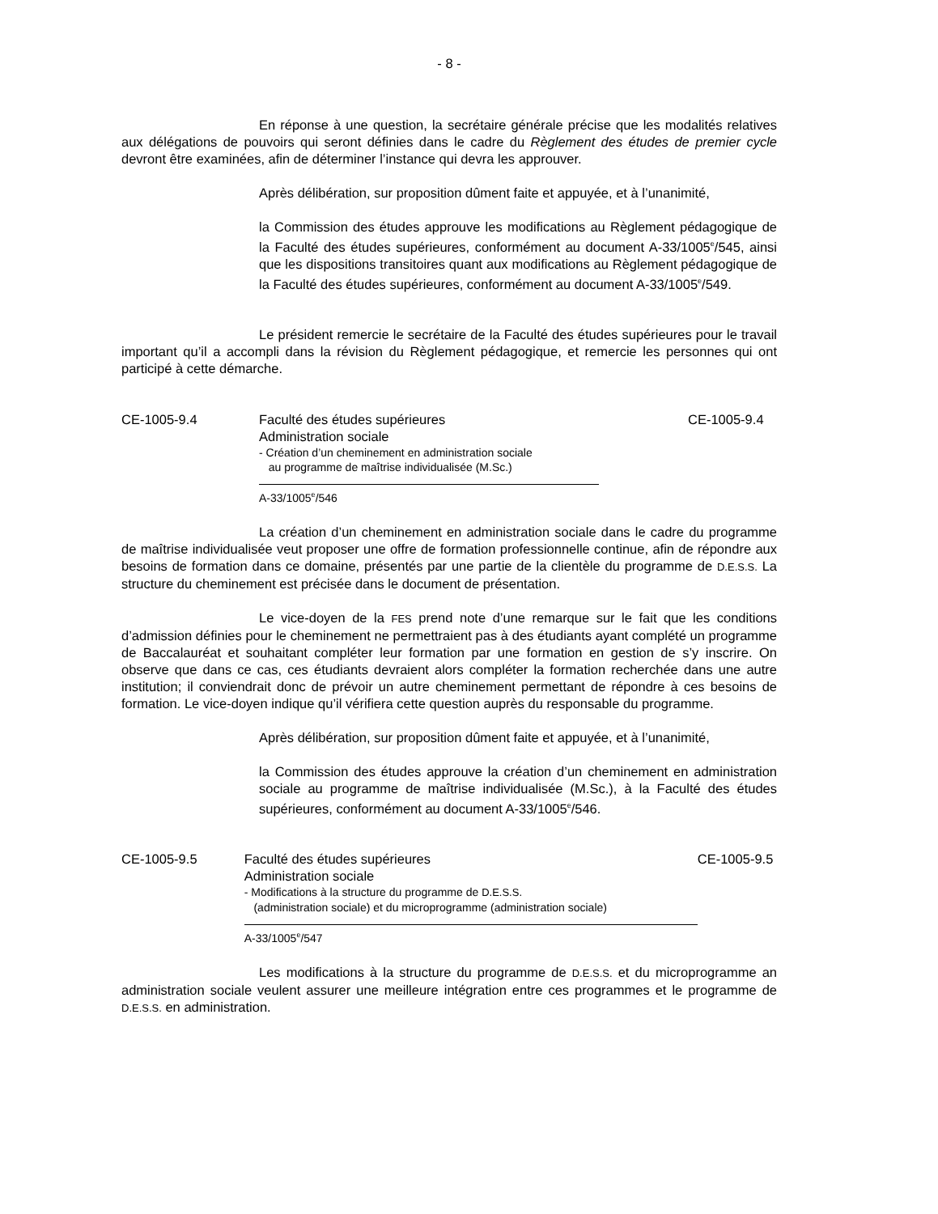- 8 -
En réponse à une question, la secrétaire générale précise que les modalités relatives aux délégations de pouvoirs qui seront définies dans le cadre du Règlement des études de premier cycle devront être examinées, afin de déterminer l’instance qui devra les approuver.
Après délibération, sur proposition dûment faite et appuyée, et à l’unanimité,
la Commission des études approuve les modifications au Règlement pédagogique de la Faculté des études supérieures, conformément au document A-33/1005<sup>e</sup>/545, ainsi que les dispositions transitoires quant aux modifications au Règlement pédagogique de la Faculté des études supérieures, conformément au document A-33/1005<sup>e</sup>/549.
Le président remercie le secrétaire de la Faculté des études supérieures pour le travail important qu’il a accompli dans la révision du Règlement pédagogique, et remercie les personnes qui ont participé à cette démarche.
CE-1005-9.4 Faculté des études supérieures
Administration sociale
- Création d’un cheminement en administration sociale
au programme de maîtrise individualisée (M.Sc.)
A-33/1005<sup>e</sup>/546
CE-1005-9.4
La création d’un cheminement en administration sociale dans le cadre du programme de maîtrise individualisée veut proposer une offre de formation professionnelle continue, afin de répondre aux besoins de formation dans ce domaine, présentés par une partie de la clientèle du programme de D.E.S.S. La structure du cheminement est précisée dans le document de présentation.
Le vice-doyen de la FES prend note d’une remarque sur le fait que les conditions d’admission définies pour le cheminement ne permettraient pas à des étudiants ayant complété un programme de Baccalauréat et souhaitant compléter leur formation par une formation en gestion de s’y inscrire. On observe que dans ce cas, ces étudiants devraient alors compléter la formation recherchée dans une autre institution; il conviendrait donc de prévoir un autre cheminement permettant de répondre à ces besoins de formation. Le vice-doyen indique qu’il vérifiera cette question auprès du responsable du programme.
Après délibération, sur proposition dûment faite et appuyée, et à l’unanimité,
la Commission des études approuve la création d’un cheminement en administration sociale au programme de maîtrise individualisée (M.Sc.), à la Faculté des études supérieures, conformément au document A-33/1005<sup>e</sup>/546.
CE-1005-9.5 Faculté des études supérieures
Administration sociale
- Modifications à la structure du programme de D.E.S.S.
(administration sociale) et du microprogramme (administration sociale)
A-33/1005<sup>e</sup>/547
CE-1005-9.5
Les modifications à la structure du programme de D.E.S.S. et du microprogramme an administration sociale veulent assurer une meilleure intégration entre ces programmes et le programme de D.E.S.S. en administration.